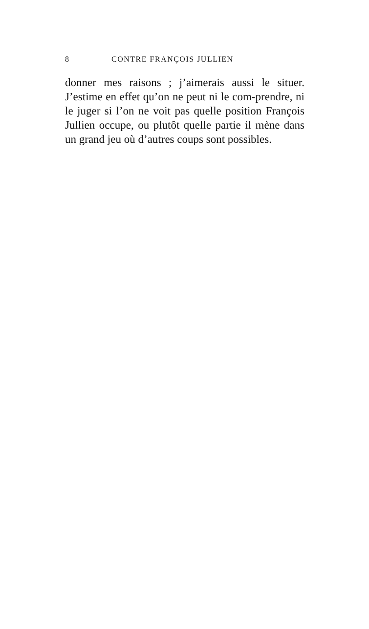8 CONTRE FRANÇOIS JULLIEN
donner mes raisons ; j’aimerais aussi le situer. J’estime en effet qu’on ne peut ni le com-prendre, ni le juger si l’on ne voit pas quelle position François Jullien occupe, ou plutôt quelle partie il mène dans un grand jeu où d’autres coups sont possibles.